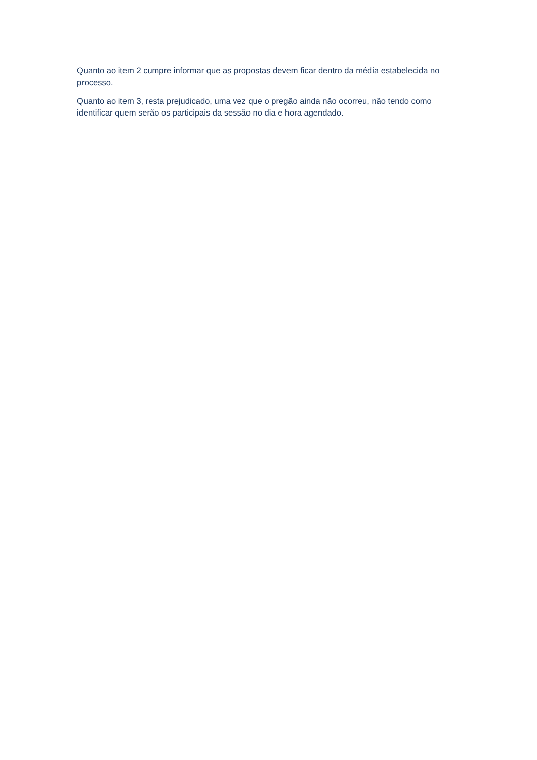Quanto ao item 2 cumpre informar que as propostas devem ficar dentro da média estabelecida no processo.
Quanto ao item 3, resta prejudicado, uma vez que o pregão ainda não ocorreu, não tendo como identificar quem serão os participais da sessão no dia e hora agendado.